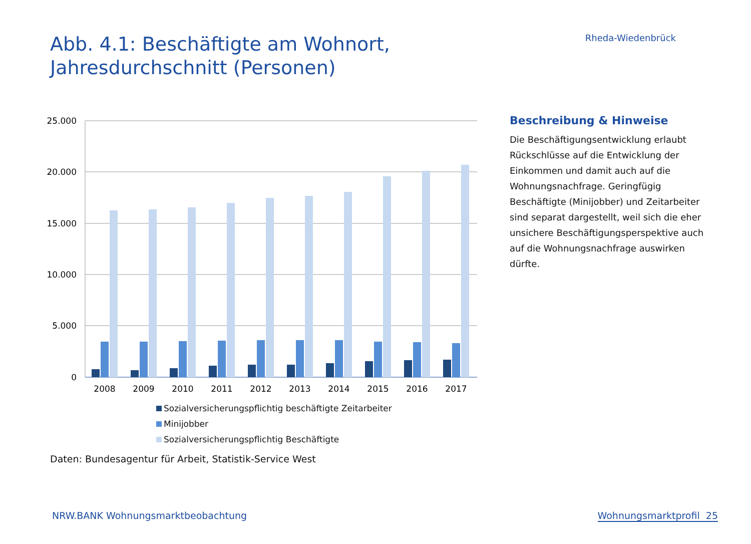Abb. 4.1: Beschäftigte am Wohnort,
Jahresdurchschnitt (Personen)
Rheda-Wiedenbrück
25.000
20.000
15.000
10.000
5.000
0
2008
2009
2010
2011
2012
2013
2014
2015
2016
2017
Sozialversicherungspflichtig beschäftigte Zeitarbeiter
Minijobber
Sozialversicherungspflichtig Beschäftigte
Beschreibung & Hinweise
Die Beschäftigungsentwicklung erlaubt Rückschlüsse auf die Entwicklung der Einkommen und damit auch auf die Wohnungsnachfrage. Geringfügig Beschäftigte (Minijobber) und Zeitarbeiter sind separat dargestellt, weil sich die eher unsichere Beschäftigungsperspektive auch auf die Wohnungsnachfrage auswirken dürfte.
Daten: Bundesagentur für Arbeit, Statistik-Service West
NRW.BANK Wohnungsmarktbeobachtung
Wohnungsmarktprofil 25